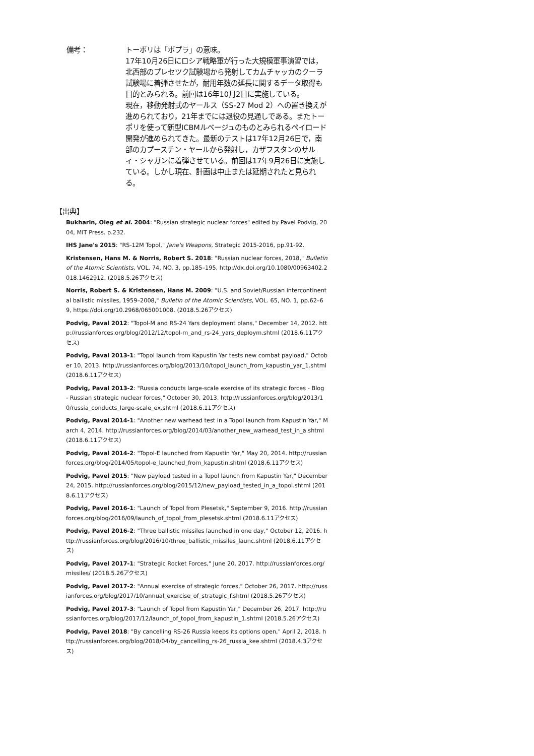備考： トーポリは「ポプラ」の意味。
17年10月26日にロシア戦略軍が行った大規模軍事演習では，北西部のプレセツク試験場から発射してカムチャッカのクーラ試験場に着弾させたが，耐用年数の延長に関するデータ取得も目的とみられる。前回は16年10月2日に実施している。
現在，移動発射式のヤールス（SS-27 Mod 2）への置き換えが進められており，21年までには退役の見通しである。またトーポリを使って新型ICBMルベージュのものとみられるペイロード開発が進められてきた。最新のテストは17年12月26日で，南部のカプースチン・ヤールから発射し，カザフスタンのサルィ・シャガンに着弾させている。前回は17年9月26日に実施している。しかし現在、計画は中止または延期されたと見られる。
【出典】
Bukharin, Oleg et al. 2004: "Russian strategic nuclear forces" edited by Pavel Podvig, 2004, MIT Press. p.232.
IHS Jane's 2015: "RS-12M Topol," Jane's Weapons, Strategic 2015-2016, pp.91-92.
Kristensen, Hans M. & Norris, Robert S. 2018: "Russian nuclear forces, 2018," Bulletin of the Atomic Scientists, VOL. 74, NO. 3, pp.185–195, http://dx.doi.org/10.1080/00963402.2018.1462912. (2018.5.26アクセス)
Norris, Robert S. & Kristensen, Hans M. 2009: "U.S. and Soviet/Russian intercontinental ballistic missiles, 1959–2008," Bulletin of the Atomic Scientists, VOL. 65, NO. 1, pp.62–69, https://doi.org/10.2968/065001008. (2018.5.26アクセス)
Podvig, Paval 2012: "Topol-M and RS-24 Yars deployment plans," December 14, 2012. http://russianforces.org/blog/2012/12/topol-m_and_rs-24_yars_deploym.shtml (2018.6.11アクセス)
Podvig, Paval 2013-1: "Topol launch from Kapustin Yar tests new combat payload," October 10, 2013. http://russianforces.org/blog/2013/10/topol_launch_from_kapustin_yar_1.shtml (2018.6.11アクセス)
Podvig, Paval 2013-2: "Russia conducts large-scale exercise of its strategic forces - Blog - Russian strategic nuclear forces," October 30, 2013. http://russianforces.org/blog/2013/10/russia_conducts_large-scale_ex.shtml (2018.6.11アクセス)
Podvig, Paval 2014-1: "Another new warhead test in a Topol launch from Kapustin Yar," March 4, 2014. http://russianforces.org/blog/2014/03/another_new_warhead_test_in_a.shtml (2018.6.11アクセス)
Podvig, Paval 2014-2: "Topol-E launched from Kapustin Yar," May 20, 2014. http://russianforces.org/blog/2014/05/topol-e_launched_from_kapustin.shtml (2018.6.11アクセス)
Podvig, Pavel 2015: "New payload tested in a Topol launch from Kapustin Yar," December 24, 2015. http://russianforces.org/blog/2015/12/new_payload_tested_in_a_topol.shtml (2018.6.11アクセス)
Podvig, Pavel 2016-1: "Launch of Topol from Plesetsk," September 9, 2016. http://russianforces.org/blog/2016/09/launch_of_topol_from_plesetsk.shtml (2018.6.11アクセス)
Podvig, Pavel 2016-2: "Three ballistic missiles launched in one day," October 12, 2016. http://russianforces.org/blog/2016/10/three_ballistic_missiles_launc.shtml (2018.6.11アクセス)
Podvig, Pavel 2017-1: "Strategic Rocket Forces," June 20, 2017. http://russianforces.org/missiles/ (2018.5.26アクセス)
Podvig, Pavel 2017-2: "Annual exercise of strategic forces," October 26, 2017. http://russianforces.org/blog/2017/10/annual_exercise_of_strategic_f.shtml (2018.5.26アクセス)
Podvig, Pavel 2017-3: "Launch of Topol from Kapustin Yar," December 26, 2017. http://russianforces.org/blog/2017/12/launch_of_topol_from_kapustin_1.shtml (2018.5.26アクセス)
Podvig, Pavel 2018: "By cancelling RS-26 Russia keeps its options open," April 2, 2018. http://russianforces.org/blog/2018/04/by_cancelling_rs-26_russia_kee.shtml (2018.4.3アクセス)